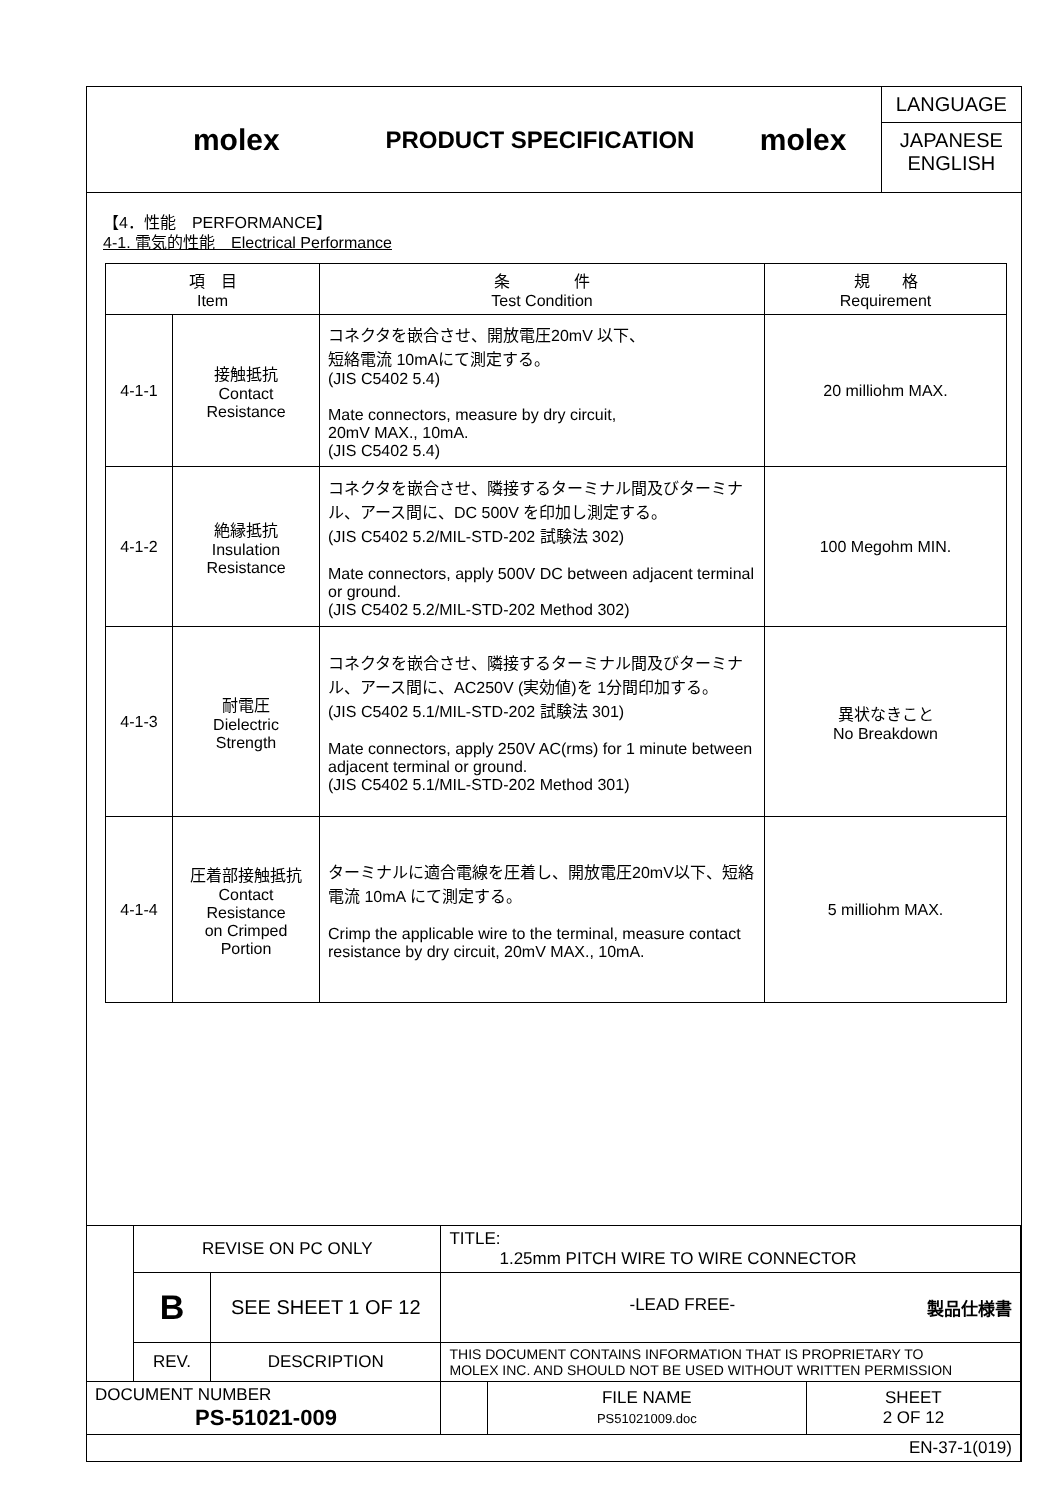molex
PRODUCT SPECIFICATION
molex
LANGUAGE
JAPANESE
ENGLISH
【4．性能　PERFORMANCE】
4-1. 電気的性能　Electrical Performance
| 項 目 Item | | 条 件 Test Condition | 規 格 Requirement |
| --- | --- | --- | --- |
| 4-1-1 | 接触抵抗 Contact Resistance | コネクタを嵌合させ、開放電圧20mV 以下、 短絡電流 10mAにて測定する。 (JIS C5402 5.4) Mate connectors, measure by dry circuit, 20mV MAX., 10mA. (JIS C5402 5.4) | 20 milliohm MAX. |
| 4-1-2 | 絶縁抵抗 Insulation Resistance | コネクタを嵌合させ、隣接するターミナル間及びターミナル、アース間に、DC 500V を印加し測定する。 (JIS C5402 5.2/MIL-STD-202 試験法 302) Mate connectors, apply 500V DC between adjacent terminal or ground. (JIS C5402 5.2/MIL-STD-202 Method 302) | 100 Megohm MIN. |
| 4-1-3 | 耐電圧 Dielectric Strength | コネクタを嵌合させ、隣接するターミナル間及びターミナル、アース間に、AC250V (実効値)を 1分間印加する。 (JIS C5402 5.1/MIL-STD-202 試験法 301) Mate connectors, apply 250V AC(rms) for 1 minute between adjacent terminal or ground. (JIS C5402 5.1/MIL-STD-202 Method 301) | 異状なきこと No Breakdown |
| 4-1-4 | 圧着部接触抵抗 Contact Resistance on Crimped Portion | ターミナルに適合電線を圧着し、開放電圧20mV以下、短絡電流 10mA にて測定する。 Crimp the applicable wire to the terminal, measure contact resistance by dry circuit, 20mV MAX., 10mA. | 5 milliohm MAX. |
| | REVISE ON PC ONLY | | TITLE: 1.25mm PITCH WIRE TO WIRE CONNECTOR | | |
| | B | SEE SHEET 1 OF 12 | -LEAD FREE- 製品仕様書 | | |
| | REV. | DESCRIPTION | THIS DOCUMENT CONTAINS INFORMATION THAT IS PROPRIETARY TO MOLEX INC. AND SHOULD NOT BE USED WITHOUT WRITTEN PERMISSION | | |
| DOCUMENT NUMBER PS-51021-009 | | | | FILE NAME PS51021009.doc | SHEET 2 OF 12 |
| EN-37-1(019) | | | | | |